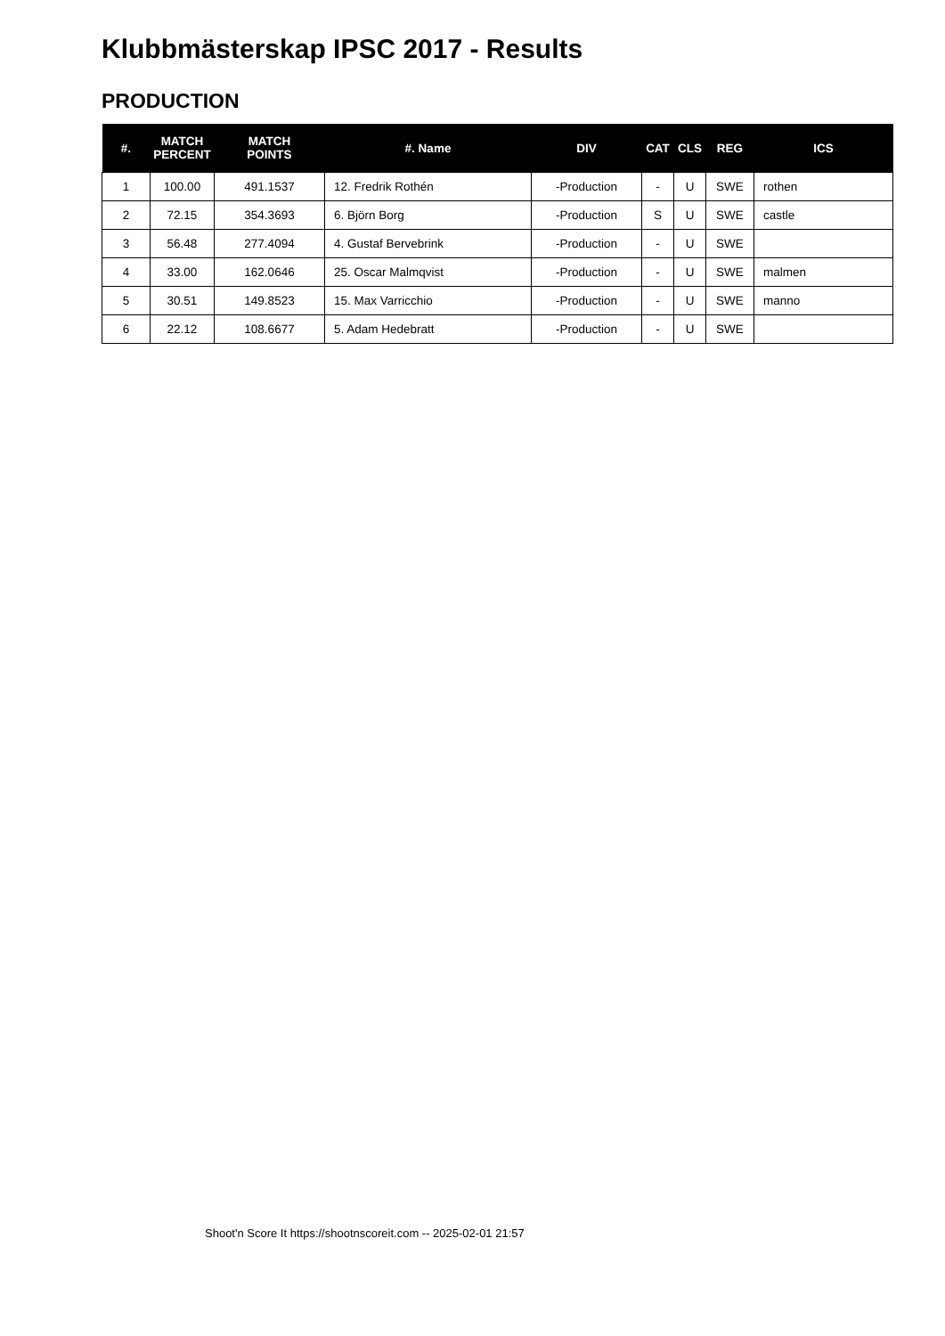Klubbmästerskap IPSC 2017 - Results
PRODUCTION
| #. | MATCH PERCENT | MATCH POINTS | #. Name | DIV | CAT | CLS | REG | ICS |
| --- | --- | --- | --- | --- | --- | --- | --- | --- |
| 1 | 100.00 | 491.1537 | 12. Fredrik Rothén | -Production | - | U | SWE | rothen |
| 2 | 72.15 | 354.3693 | 6. Björn Borg | -Production | S | U | SWE | castle |
| 3 | 56.48 | 277.4094 | 4. Gustaf Bervebrink | -Production | - | U | SWE | |
| 4 | 33.00 | 162.0646 | 25. Oscar Malmqvist | -Production | - | U | SWE | malmen |
| 5 | 30.51 | 149.8523 | 15. Max Varricchio | -Production | - | U | SWE | manno |
| 6 | 22.12 | 108.6677 | 5. Adam Hedebratt | -Production | - | U | SWE | |
Shoot'n Score It https://shootnscoreit.com -- 2025-02-01 21:57